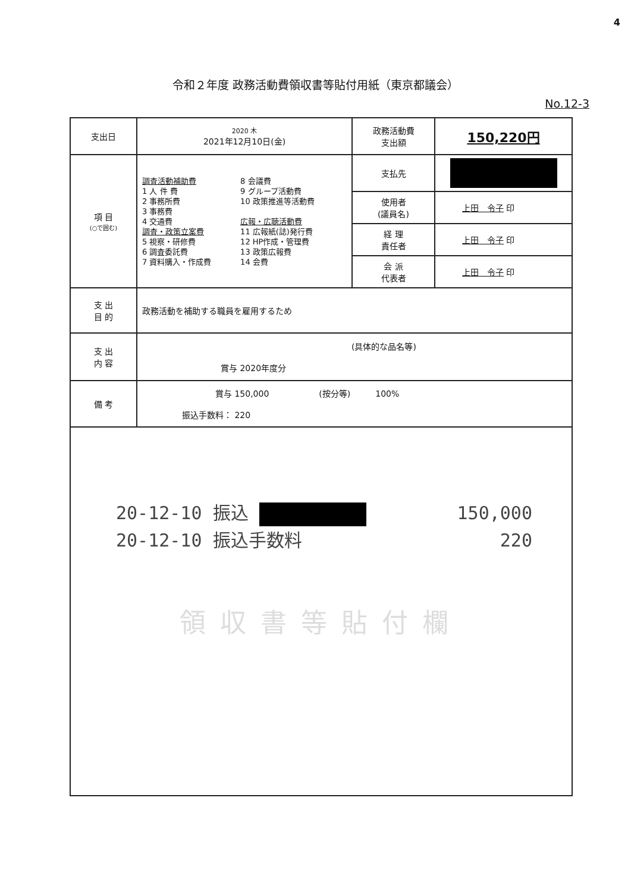4
令和２年度 政務活動費領収書等貼付用紙（東京都議会）
No.12-3
| 支出日 | 2020 木 2021年12月10日(金) | 政務活動費 支出額 | 150,220円 |
| 項 目 (○で囲む) | 調査活動補助費 1 人 件 費 2 事務所費 3 事務費 4 交通費 調査・政策立案費 5 視察・研修費 6 調査委託費 7 資料購入・作成費 8 会議費 9 グループ活動費 10 政策推進等活動費 広報・広聴活動費 11 広報紙(誌)発行費 12 HP作成・管理費 13 政策広報費 14 会費 | 支払先 | |
| | | 使用者 (議員名) | 上田 令子 印 |
| | | 経 理 責任者 | 上田 令子 印 |
| | | 会 派 代表者 | 上田 令子 印 |
| 支 出 目 的 | 政務活動を補助する職員を雇用するため | | |
| 支 出 内 容 | (具体的な品名等) 賞与 2020年度分 | | |
| 備 考 | 賞与 150,000 (按分等) 100% 振込手数料： 220 | | |
| 20-12-10 振込 150,000 20-12-10 振込手数料 220 領収書等貼付欄 | | | |